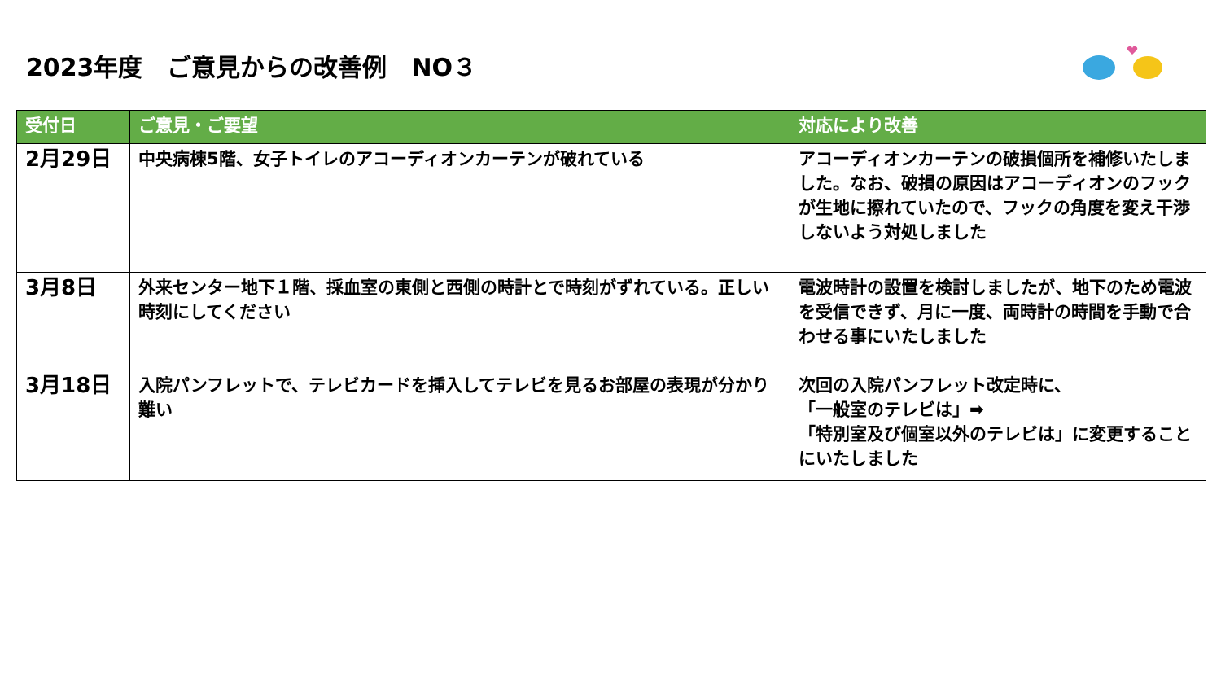2023年度　ご意見からの改善例　NO３
| 受付日 | ご意見・ご要望 | 対応により改善 |
| --- | --- | --- |
| 2月29日 | 中央病棟5階、女子トイレのアコーディオンカーテンが破れている | アコーディオンカーテンの破損個所を補修いたしました。なお、破損の原因はアコーディオンのフックが生地に擦れていたので、フックの角度を変え干渉しないよう対処しました |
| 3月8日 | 外来センター地下１階、採血室の東側と西側の時計とで時刻がずれている。正しい時刻にしてください | 電波時計の設置を検討しましたが、地下のため電波を受信できず、月に一度、両時計の時間を手動で合わせる事にいたしました |
| 3月18日 | 入院パンフレットで、テレビカードを挿入してテレビを見るお部屋の表現が分かり難い | 次回の入院パンフレット改定時に、 「一般室のテレビは」➡ 「特別室及び個室以外のテレビは」に変更することにいたしました |